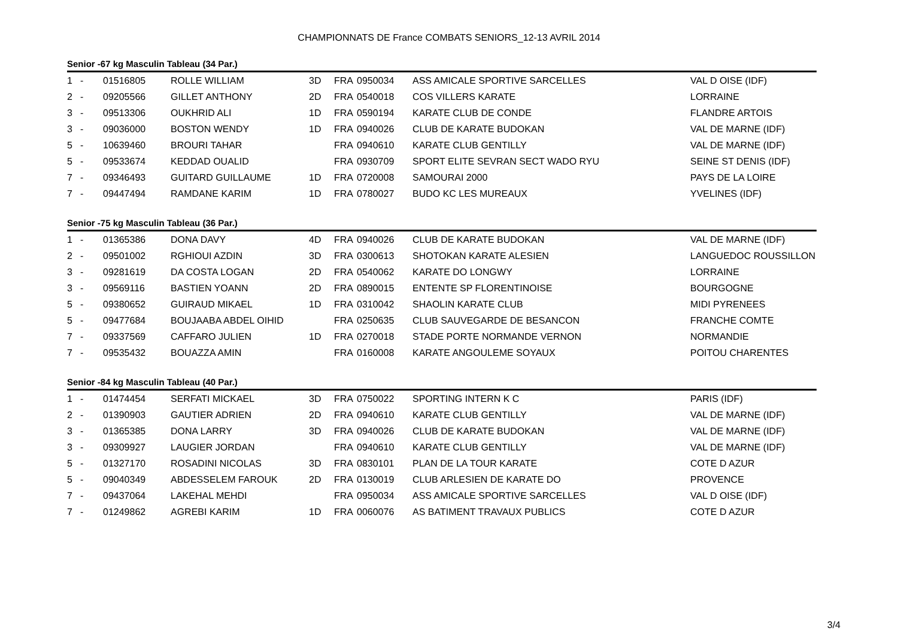CHAMPIONNATS DE France COMBATS SENIORS_12-13 AVRIL 2014
Senior -67 kg Masculin Tableau (34 Par.)
| 1 | - | 01516805 | ROLLE WILLIAM | 3D | FRA | 0950034 | ASS AMICALE SPORTIVE SARCELLES | VAL D OISE (IDF) |
| 2 | - | 09205566 | GILLET ANTHONY | 2D | FRA | 0540018 | COS VILLERS KARATE | LORRAINE |
| 3 | - | 09513306 | OUKHRID ALI | 1D | FRA | 0590194 | KARATE CLUB DE CONDE | FLANDRE ARTOIS |
| 3 | - | 09036000 | BOSTON WENDY | 1D | FRA | 0940026 | CLUB DE KARATE BUDOKAN | VAL DE MARNE (IDF) |
| 5 | - | 10639460 | BROURI TAHAR | | FRA | 0940610 | KARATE CLUB GENTILLY | VAL DE MARNE (IDF) |
| 5 | - | 09533674 | KEDDAD OUALID | | FRA | 0930709 | SPORT ELITE SEVRAN SECT WADO RYU | SEINE ST DENIS (IDF) |
| 7 | - | 09346493 | GUITARD GUILLAUME | 1D | FRA | 0720008 | SAMOURAI 2000 | PAYS DE LA LOIRE |
| 7 | - | 09447494 | RAMDANE KARIM | 1D | FRA | 0780027 | BUDO KC LES MUREAUX | YVELINES (IDF) |
Senior -75 kg Masculin Tableau (36 Par.)
| 1 | - | 01365386 | DONA DAVY | 4D | FRA | 0940026 | CLUB DE KARATE BUDOKAN | VAL DE MARNE (IDF) |
| 2 | - | 09501002 | RGHIOUI AZDIN | 3D | FRA | 0300613 | SHOTOKAN KARATE ALESIEN | LANGUEDOC ROUSSILLON |
| 3 | - | 09281619 | DA COSTA LOGAN | 2D | FRA | 0540062 | KARATE DO LONGWY | LORRAINE |
| 3 | - | 09569116 | BASTIEN YOANN | 2D | FRA | 0890015 | ENTENTE SP FLORENTINOISE | BOURGOGNE |
| 5 | - | 09380652 | GUIRAUD MIKAEL | 1D | FRA | 0310042 | SHAOLIN KARATE CLUB | MIDI PYRENEES |
| 5 | - | 09477684 | BOUJAABA ABDEL OIHID | | FRA | 0250635 | CLUB SAUVEGARDE DE BESANCON | FRANCHE COMTE |
| 7 | - | 09337569 | CAFFARO JULIEN | 1D | FRA | 0270018 | STADE PORTE NORMANDE VERNON | NORMANDIE |
| 7 | - | 09535432 | BOUAZZA AMIN | | FRA | 0160008 | KARATE ANGOULEME SOYAUX | POITOU CHARENTES |
Senior -84 kg Masculin Tableau (40 Par.)
| 1 | - | 01474454 | SERFATI MICKAEL | 3D | FRA | 0750022 | SPORTING INTERN K C | PARIS (IDF) |
| 2 | - | 01390903 | GAUTIER ADRIEN | 2D | FRA | 0940610 | KARATE CLUB GENTILLY | VAL DE MARNE (IDF) |
| 3 | - | 01365385 | DONA LARRY | 3D | FRA | 0940026 | CLUB DE KARATE BUDOKAN | VAL DE MARNE (IDF) |
| 3 | - | 09309927 | LAUGIER JORDAN | | FRA | 0940610 | KARATE CLUB GENTILLY | VAL DE MARNE (IDF) |
| 5 | - | 01327170 | ROSADINI NICOLAS | 3D | FRA | 0830101 | PLAN DE LA TOUR KARATE | COTE D AZUR |
| 5 | - | 09040349 | ABDESSELEM FAROUK | 2D | FRA | 0130019 | CLUB ARLESIEN DE KARATE DO | PROVENCE |
| 7 | - | 09437064 | LAKEHAL MEHDI | | FRA | 0950034 | ASS AMICALE SPORTIVE SARCELLES | VAL D OISE (IDF) |
| 7 | - | 01249862 | AGREBI KARIM | 1D | FRA | 0060076 | AS BATIMENT TRAVAUX PUBLICS | COTE D AZUR |
3/4